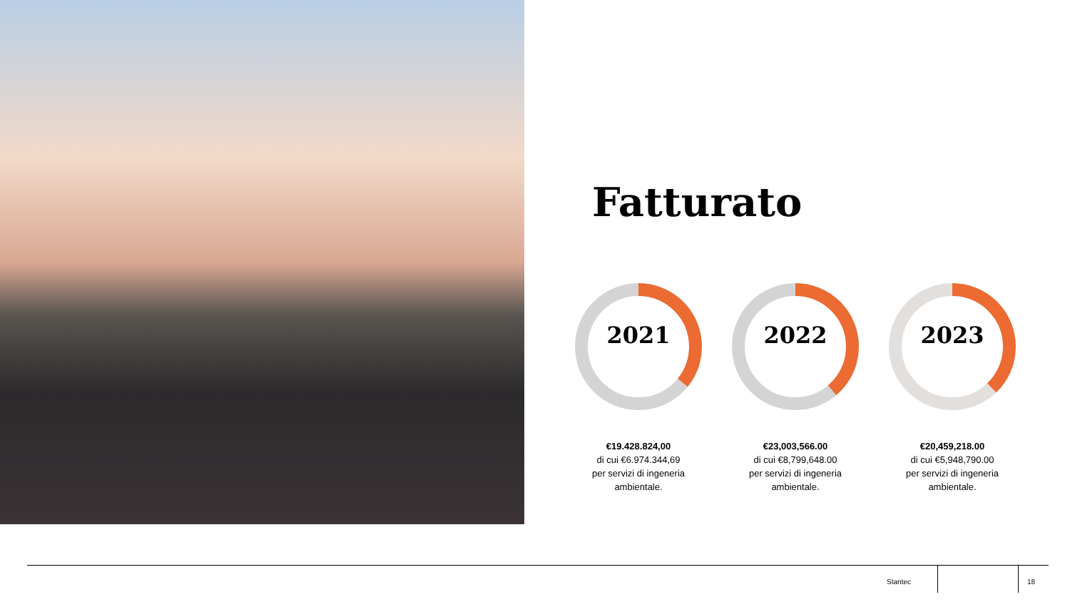Fatturato
2021
€19.428.824,00
di cui €6.974.344,69
per servizi di ingeneria
ambientale.
2022
€23,003,566.00
di cui €8,799,648.00
per servizi di ingeneria
ambientale.
2023
€20,459,218.00
di cui €5,948,790.00
per servizi di ingeneria
ambientale.
Stantec 18